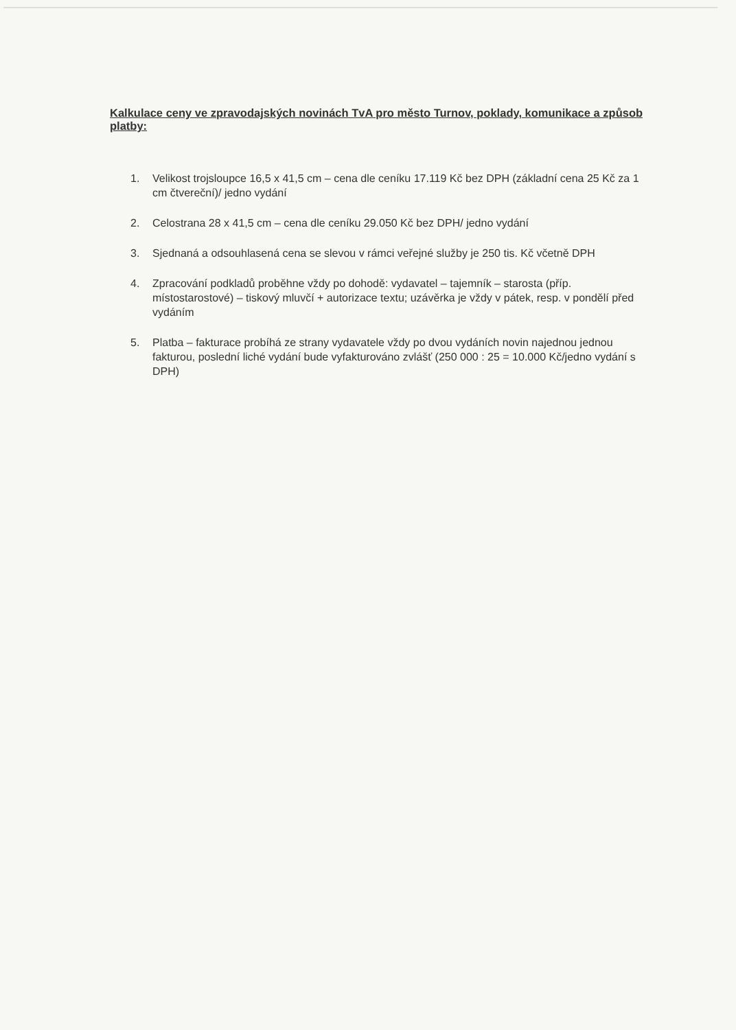Kalkulace ceny ve zpravodajských novinách TvA pro město Turnov, poklady, komunikace a způsob platby:
1. Velikost trojsloupce 16,5 x 41,5 cm – cena dle ceníku 17.119 Kč bez DPH (základní cena 25 Kč za 1 cm čtvereční)/ jedno vydání
2. Celostrana 28 x 41,5 cm – cena dle ceníku 29.050 Kč bez DPH/ jedno vydání
3. Sjednaná a odsouhlasená cena se slevou v rámci veřejné služby je 250 tis. Kč včetně DPH
4. Zpracování podkladů proběhne vždy po dohodě: vydavatel – tajemník – starosta (příp. místostarostové) – tiskový mluvčí + autorizace textu; uzávěrka je vždy v pátek, resp. v pondělí před vydáním
5. Platba – fakturace probíhá ze strany vydavatele vždy po dvou vydáních novin najednou jednou fakturou, poslední liché vydání bude vyfakturováno zvlášť (250 000 : 25 = 10.000 Kč/jedno vydání s DPH)